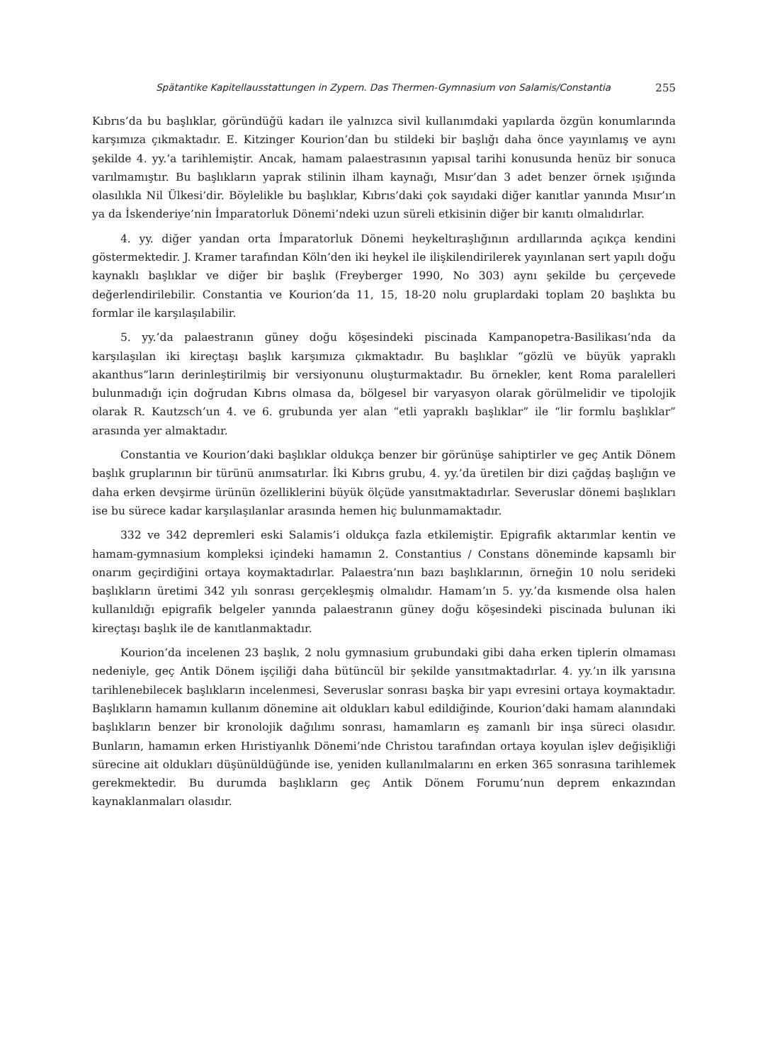Spätantike Kapitellausstattungen in Zypern. Das Thermen-Gymnasium von Salamis/Constantia 255
Kıbrıs’da bu başlıklar, göründüğü kadarı ile yalnızca sivil kullanımdaki yapılarda özgün konumlarında karşımıza çıkmaktadır. E. Kitzinger Kourion’dan bu stildeki bir başlığı daha önce yayınlamış ve aynı şekilde 4. yy.’a tarihlemiştir. Ancak, hamam palaestrasının yapısal tarihi konusunda henüz bir sonuca varılmamıştır. Bu başlıkların yaprak stilinin ilham kaynağı, Mısır’dan 3 adet benzer örnek ışığında olasılıkla Nil Ülkesi’dir. Böylelikle bu başlıklar, Kıbrıs’daki çok sayıdaki diğer kanıtlar yanında Mısır’ın ya da İskenderiye’nin İmparatorluk Dönemi’ndeki uzun süreli etkisinin diğer bir kanıtı olmalıdırlar.
4. yy. diğer yandan orta İmparatorluk Dönemi heykeltıraşlığının ardıllarında açıkça kendini göstermektedir. J. Kramer tarafından Köln’den iki heykel ile ilişkilendirilerek yayınlanan sert yapılı doğu kaynaklı başlıklar ve diğer bir başlık (Freyberger 1990, No 303) aynı şekilde bu çerçevede değerlendirilebilir. Constantia ve Kourion’da 11, 15, 18-20 nolu gruplardaki toplam 20 başlıkta bu formlar ile karşılaşılabilir.
5. yy.’da palaestranın güney doğu köşesindeki piscinada Kampanopetra-Basilikası’nda da karşılaşılan iki kireçtaşı başlık karşımıza çıkmaktadır. Bu başlıklar “gözlü ve büyük yapraklı akanthus”ların derinleştirilmiş bir versiyonunu oluşturmaktadır. Bu örnekler, kent Roma paralelleri bulunmadığı için doğrudan Kıbrıs olmasa da, bölgesel bir varyasyon olarak görülmelidir ve tipolojik olarak R. Kautzsch’un 4. ve 6. grubunda yer alan “etli yapraklı başlıklar” ile “lir formlu başlıklar” arasında yer almaktadır.
Constantia ve Kourion’daki başlıklar oldukça benzer bir görünüşe sahiptirler ve geç Antik Dönem başlık gruplarının bir türünü anımsatırlar. İki Kıbrıs grubu, 4. yy.’da üretilen bir dizi çağdaş başlığın ve daha erken devşirme ürünün özelliklerini büyük ölçüde yansıtmaktadırlar. Severuslar dönemi başlıkları ise bu sürece kadar karşılaşılanlar arasında hemen hiç bulunmamaktadır.
332 ve 342 depremleri eski Salamis’i oldukça fazla etkilemiştir. Epigrafik aktarımlar kentin ve hamam-gymnasium kompleksi içindeki hamamın 2. Constantius / Constans döneminde kapsamlı bir onarım geçirdiğini ortaya koymaktadırlar. Palaestra’nın bazı başlıklarının, örneğin 10 nolu serideki başlıkların üretimi 342 yılı sonrası gerçekleşmiş olmalıdır. Hamam’ın 5. yy.’da kısmende olsa halen kullanıldığı epigrafik belgeler yanında palaestranın güney doğu köşesindeki piscinada bulunan iki kireçtaşı başlık ile de kanıtlanmaktadır.
Kourion’da incelenen 23 başlık, 2 nolu gymnasium grubundaki gibi daha erken tiplerin olmaması nedeniyle, geç Antik Dönem işçiliği daha bütüncül bir şekilde yansıtmaktadırlar. 4. yy.’ın ilk yarısına tarihlenebilecek başlıkların incelenmesi, Severuslar sonrası başka bir yapı evresini ortaya koymaktadır. Başlıkların hamamın kullanım dönemine ait oldukları kabul edildiğinde, Kourion’daki hamam alanındaki başlıkların benzer bir kronolojik dağılımı sonrası, hamamların eş zamanlı bir inşa süreci olasıdır. Bunların, hamamın erken Hıristiyanlık Dönemi’nde Christou tarafından ortaya koyulan işlev değişikliği sürecine ait oldukları düşünüldüğünde ise, yeniden kullanılmalarını en erken 365 sonrasına tarihlemek gerekmektedir. Bu durumda başlıkların geç Antik Dönem Forumu’nun deprem enkazından kaynaklanmaları olasıdır.